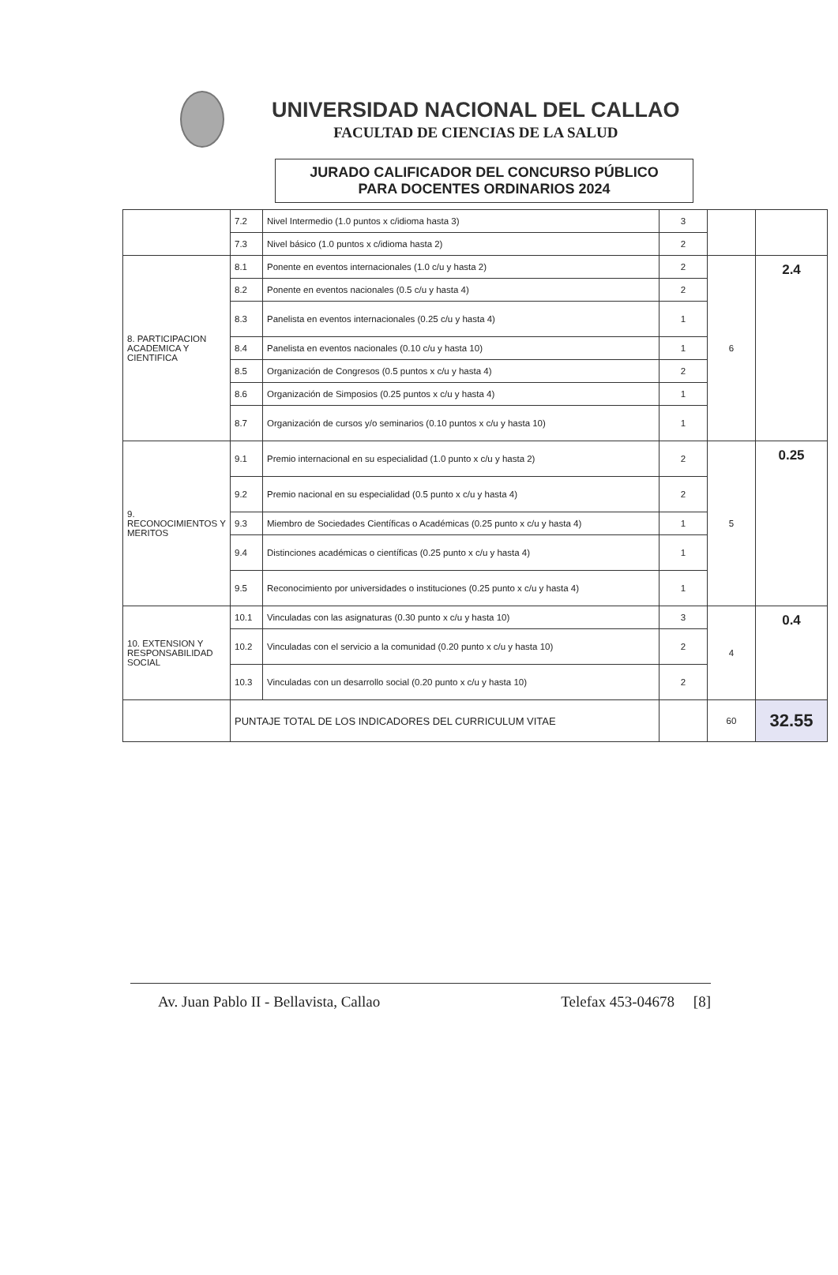UNIVERSIDAD NACIONAL DEL CALLAO
FACULTAD DE CIENCIAS DE LA SALUD
JURADO CALIFICADOR DEL CONCURSO PÚBLICO
PARA DOCENTES ORDINARIOS 2024
| | 7.2 | Nivel Intermedio (1.0 puntos x c/idioma hasta 3) | 3 | | |
| | 7.3 | Nivel básico (1.0 puntos x c/idioma hasta 2) | 2 | | |
| 8. PARTICIPACION ACADEMICA Y CIENTIFICA | 8.1 | Ponente en eventos internacionales (1.0 c/u y hasta 2) | 2 | 6 | 2.4 |
| | 8.2 | Ponente en eventos nacionales (0.5 c/u y hasta 4) | 2 | | |
| | 8.3 | Panelista en eventos internacionales (0.25 c/u y hasta 4) | 1 | | |
| | 8.4 | Panelista en eventos nacionales (0.10 c/u y hasta 10) | 1 | | |
| | 8.5 | Organización de Congresos (0.5 puntos x c/u y hasta 4) | 2 | | |
| | 8.6 | Organización de Simposios (0.25 puntos x c/u y hasta 4) | 1 | | |
| | 8.7 | Organización de cursos y/o seminarios (0.10 puntos x c/u y hasta 10) | 1 | | |
| 9. RECONOCIMIENTOS Y MERITOS | 9.1 | Premio internacional en su especialidad (1.0 punto x c/u y hasta 2) | 2 | 5 | 0.25 |
| | 9.2 | Premio nacional en su especialidad (0.5 punto x c/u y hasta 4) | 2 | | |
| | 9.3 | Miembro de Sociedades Científicas o Académicas (0.25 punto x c/u y hasta 4) | 1 | | |
| | 9.4 | Distinciones académicas o científicas (0.25 punto x c/u y hasta 4) | 1 | | |
| | 9.5 | Reconocimiento por universidades o instituciones (0.25 punto x c/u y hasta 4) | 1 | | |
| 10. EXTENSION Y RESPONSABILIDAD SOCIAL | 10.1 | Vinculadas con las asignaturas (0.30 punto x c/u y hasta 10) | 3 | 4 | 0.4 |
| | 10.2 | Vinculadas con el servicio a la comunidad (0.20 punto x c/u y hasta 10) | 2 | | |
| | 10.3 | Vinculadas con un desarrollo social (0.20 punto x c/u y hasta 10) | 2 | | |
| | PUNTAJE TOTAL DE LOS INDICADORES DEL CURRICULUM VITAE | | | 60 | 32.55 |
Av. Juan Pablo II - Bellavista, Callao Telefax 453-04678 [8]